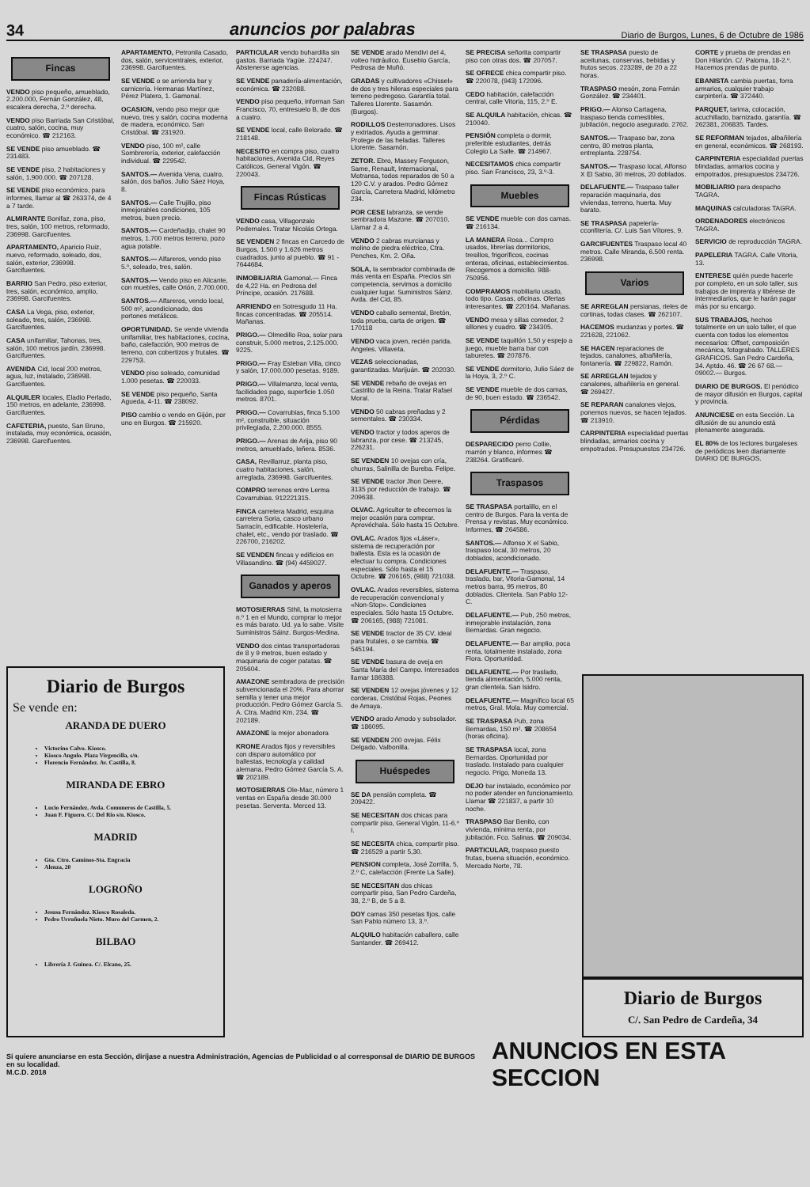34 anuncios por palabras Diario de Burgos, Lunes, 6 de Octubre de 1986
Fincas
VENDO piso pequeño, amueblado, 2.200.000, Fernán González, 48, escalera derecha, 2.º derecha.
VENDO piso Barriada San Cristóbal, cuatro, salón, cocina, muy económico. ☎ 212163.
SE VENDE piso amueblado. ☎ 231483.
SE VENDE piso, 2 habitaciones y salón, 1.900.000. ☎ 207128.
SE VENDE piso económico, para informes, llamar al ☎ 263374, de 4 a 7 tarde.
ALMIRANTE Bonifaz, zona, piso, tres, salón, 100 metros, reformado, 236998. Garcifuentes.
APARTAMENTO, Aparicio Ruiz, nuevo, reformado, soleado, dos, salón, exterior, 236998. Garcifuentes.
BARRIO San Pedro, piso exterior, tres, salón, económico, amplio, 236998. Garcifuentes.
CASA La Vega, piso, exterior, soleado, tres, salón, 236998. Garcifuentes.
CASA unifamiliar, Tahonas, tres, salón, 100 metros jardín, 236998. Garcifuentes.
AVENIDA Cid, local 200 metros, agua, luz, instalado, 236998. Garcifuentes.
ALQUILER locales, Eladio Perlado, 150 metros, en adelante, 236998. Garcifuentes.
CAFETERIA, puesto, San Bruno, instalada, muy económica, ocasión, 236998. Garcifuentes.
APARTAMENTO, Petronila Casado, dos, salón, servicentrales, exterior, 236998. Garcifuentes.
SE VENDE o se arrienda bar y carnicería. Hermanas Martínez, Pérez Platero, 1. Gamonal.
OCASION, vendo piso mejor que nuevo, tres y salón, cocina moderna de madera, económico. San Cristóbal. ☎ 231920.
VENDO piso, 100 m², calle Sombrerería, exterior, calefacción individual. ☎ 229542.
SANTOS.— Avenida Vena, cuatro, salón, dos baños. Julio Sáez Hoya, 8.
SANTOS.— Calle Trujillo, piso inmejorables condiciones, 105 metros, buen precio.
SANTOS.— Cardeñadijo, chalet 90 metros, 1.700 metros terreno, pozo agua potable.
SANTOS.— Alfareros, vendo piso 5.º, soleado, tres, salón.
SANTOS.— Vendo piso en Alicante, con muebles, calle Orión, 2.700.000.
SANTOS.— Alfareros, vendo local, 500 m², acondicionado, dos portones metálicos.
OPORTUNIDAD. Se vende vivienda unifamiliar, tres habitaciones, cocina, baño, calefacción, 900 metros de terreno, con cobertizos y frutales. ☎ 229753.
VENDO piso soleado, comunidad 1.000 pesetas. ☎ 220033.
SE VENDE piso pequeño, Santa Agueda, 4-11. ☎ 238092.
PISO cambio o vendo en Gijón, por uno en Burgos. ☎ 215920.
PARTICULAR vendo buhardilla sin gastos. Barriada Yagüe. 224247. Abstenerse agencias.
SE VENDE panadería-alimentación, económica. ☎ 232088.
VENDO piso pequeño, informan San Francisco, 70, entresuelo B, de dos a cuatro.
SE VENDE local, calle Belorado. ☎ 218148.
NECESITO en compra piso, cuatro habitaciones, Avenida Cid, Reyes Católicos, General Vigón. ☎ 220043.
Fincas Rústicas
VENDO casa, Villagonzalo Pedernales. Tratar Nicolás Ortega.
SE VENDEN 2 fincas en Carcedo de Burgos, 1.500 y 1.626 metros cuadrados, junto al pueblo. ☎ 91 - 7644684.
INMOBILIARIA Gamonal.— Finca de 4,22 Ha. en Pedrosa del Príncipe, ocasión. 217688.
ARRIENDO en Sotresgudo 11 Ha. fincas concentradas. ☎ 205514. Mañanas.
PRIGO.— Olmedillo Roa, solar para construir, 5.000 metros, 2.125.000. 9225.
PRIGO.— Fray Esteban Villa, cinco y salón, 17.000.000 pesetas. 9189.
PRIGO.— Villalmanzo, local venta, facilidades pago, superficie 1.050 metros. 8701.
PRIGO.— Covarrubias, finca 5.100 m², construible, situación privilegiada, 2.200.000. 8555.
PRIGO.— Arenas de Arija, piso 90 metros, amueblado, leñera. 8536.
CASA, Revillarruz, planta piso, cuatro habitaciones, salón, arreglada, 236998. Garcifuentes.
COMPRO terrenos entre Lerma Covarrubias. 912221315.
FINCA carretera Madrid, esquina carretera Soria, casco urbano Sarracín, edificable. Hostelería, chalet, etc., vendo por traslado. ☎ 226700, 216202.
SE VENDEN fincas y edificios en Villasandino. ☎ (94) 4459027.
Ganados y aperos
MOTOSIERRAS Sthil, la motosierra n.º 1 en el Mundo, comprar lo mejor es más barato. Ud. ya lo sabe. Visite Suministros Sáinz. Burgos-Medina.
VENDO dos cintas transportadoras de 8 y 9 metros, buen estado y maquinaria de coger patatas. ☎ 205604.
AMAZONE sembradora de precisión subvencionada el 20%. Para ahorrar semilla y tener una mejor producción. Pedro Gómez García S. A. Ctra. Madrid Km. 234. ☎ 202189.
AMAZONE la mejor abonadora
KRONE Arados fijos y reversibles con disparo automático por ballestas, tecnología y calidad alemana. Pedro Gómez García S. A. ☎ 202189.
MOTOSIERRAS Ole-Mac, número 1 ventas en España desde 30.000 pesetas. Serventa. Merced 13.
SE VENDE arado Mendivi del 4, volteo hidráulico. Eusebio García, Pedrosa de Muñó.
GRADAS y cultivadores «Chissel» de dos y tres hileras especiales para terreno pedregoso. Garantía total. Talleres Llorente. Sasamón. (Burgos).
RODILLOS Desterronadores. Lisos y extriados. Ayuda a germinar. Protege de las heladas. Talleres Llorente. Sasamón.
ZETOR. Ebro, Massey Ferguson, Same, Renault, Internacional, Motransa, todos reparados de 50 a 120 C.V. y arados. Pedro Gómez García, Carretera Madrid, kilómetro 234.
POR CESE labranza, se vende sembradora Mazone. ☎ 207010. Llamar 2 a 4.
VENDO 2 cabras murcianas y molino de piedra eléctrico, Ctra. Penches, Km. 2. Oña.
SOLA, la sembrador combinada de más venta en España. Precios sin competencia, servimos a domicilio cualquier lugar. Suministros Sáinz. Avda. del Cid, 85.
VENDO caballo semental, Bretón, toda prueba, carta de origen. ☎ 170118
VENDO vaca joven, recién parida. Angeles. Villaveta.
VEZAS seleccionadas, garantizadas. Marijuán. ☎ 202030.
SE VENDE rebaño de ovejas en Castrillo de la Reina. Tratar Rafael Moral.
VENDO 50 cabras preñadas y 2 sementales. ☎ 230334.
VENDO tractor y todos aperos de labranza, por cese. ☎ 213245, 226231.
SE VENDEN 10 ovejas con cría, churras, Salinilla de Bureba. Felipe.
SE VENDE tractor Jhon Deere, 3135 por reducción de trabajo. ☎ 209638.
OLVAC. Agricultor te ofrecemos la mejor ocasión para comprar. Aprovéchala. Sólo hasta 15 Octubre.
OVLAC. Arados fijos «Láser», sistema de recuperación por ballesta. Esta es la ocasión de efectuar tu compra. Condiciones especiales. Sólo hasta el 15 Octubre. ☎ 206165, (988) 721038.
OVLAC. Arados reversibles, sistema de recuperación convencional y «Non-Stop». Condiciones especiales. Sólo hasta 15 Octubre. ☎ 206165, (988) 721081.
SE VENDE tractor de 35 CV, ideal para frutales, o se cambia. ☎ 545194.
SE VENDE basura de oveja en Santa María del Campo. Interesados llamar 186388.
SE VENDEN 12 ovejas jóvenes y 12 corderas, Cristóbal Rojas, Peones de Amaya.
VENDO arado Amodo y subsolador. ☎ 186095.
SE VENDEN 200 ovejas. Félix Delgado. Valbonilla.
Huéspedes
SE DA pensión completa. ☎ 209422.
SE NECESITAN dos chicas para compartir piso, General Vigón, 11-6.º I.
SE NECESITA chica, compartir piso. ☎ 216529 a partir 5,30.
PENSION completa, José Zorrilla, 5, 2.º C, calefacción (Frente La Salle).
SE NECESITAN dos chicas compartir piso, San Pedro Cardeña, 38, 2.º B, de 5 a 8.
DOY camas 350 pesetas fijos, calle San Pablo número 13, 3.º.
ALQUILO habitación caballero, calle Santander. ☎ 269412.
SE PRECISA señorita compartir piso con otras dos. ☎ 207057.
SE OFRECE chica compartir piso. ☎ 220078, (943) 172096.
CEDO habitación, calefacción central, calle Vitoria, 115, 2.º E.
SE ALQUILA habitación, chicas. ☎ 210040.
PENSIÓN completa o dormir, preferible estudiantes, detrás Colegio La Salle. ☎ 214967.
NECESITAMOS chica compartir piso. San Francisco, 23, 3.º-3.
Muebles
SE VENDE mueble con dos camas. ☎ 216134.
LA MANERA Rosa... Compro usados, librerías dormitorios, tresillos, frigoríficos, cocinas enteras, oficinas, establecimientos. Recogemos a domicilio. 988-750956.
COMPRAMOS mobiliario usado, todo tipo. Casas, oficinas. Ofertas interesantes. ☎ 220164. Mañanas.
VENDO mesa y sillas comedor, 2 sillones y cuadro. ☎ 234305.
SE VENDE taquillón 1,50 y espejo a juego, mueble barra bar con taburetes. ☎ 207876.
SE VENDE dormitorio, Julio Sáez de la Hoya, 3, 2.º C.
SE VENDE mueble de dos camas, de 90, buen estado. ☎ 236542.
Pérdidas
DESPARECIDO perro Collie, marrón y blanco, informes ☎ 238264. Gratificaré.
Traspasos
SE TRASPASA portalillo, en el centro de Burgos. Para la venta de Prensa y revistas. Muy económico. Informes, ☎ 264586.
SANTOS.— Alfonso X el Sabio, traspaso local, 30 metros, 20 doblados, acondicionado.
DELAFUENTE.— Traspaso, traslado, bar, Vitoria-Gamonal, 14 metros barra, 95 metros, 80 doblados. Clientela. San Pablo 12-C.
DELAFUENTE.— Pub, 250 metros, inmejorable instalación, zona Bernardas. Gran negocio.
DELAFUENTE.— Bar amplio, poca renta, totalmente instalado, zona Flora. Oportunidad.
DELAFUENTE.— Por traslado, tienda alimentación, 5.000 renta, gran clientela. San Isidro.
DELAFUENTE.— Magnífico local 65 metros, Gral. Mola. Muy comercial.
SE TRASPASA Pub, zona Bernardas, 150 m². ☎ 208654 (horas oficina).
SE TRASPASA local, zona Bernardas. Oportunidad por traslado. Instalado para cualquier negocio. Prigo, Moneda 13.
DEJO bar instalado, económico por no poder atender en funcionamiento. Llamar ☎ 221837, a partir 10 noche.
TRASPASO Bar Benito, con vivienda, mínima renta, por jubilación. Fco. Salinas. ☎ 209034.
PARTICULAR, traspaso puesto frutas, buena situación, económico. Mercado Norte, 78.
SE TRASPASA puesto de aceitunas, conservas, bebidas y frutos secos. 223289, de 20 a 22 horas.
TRASPASO mesón, zona Fernán González. ☎ 234401.
PRIGO.— Alonso Cartagena, traspaso tienda comestibles, jubilación, negocio asegurado. 2762.
SANTOS.— Traspaso bar, zona centro, 80 metros planta, entreplanta. 228754.
SANTOS.— Traspaso local, Alfonso X El Sabio, 30 metros, 20 doblados.
DELAFUENTE.— Traspaso taller reparación maquinaria, dos viviendas, terreno, huerta. Muy barato.
SE TRASPASA papelería-cconfitería. C/. Luis San Vítores, 9.
GARCIFUENTES Traspaso local 40 metros. Calle Miranda, 6.500 renta. 236998.
Varios
SE ARREGLAN persianas, rieles de cortinas, todas clases. ☎ 262107.
HACEMOS mudanzas y portes. ☎ 221628, 221062.
SE HACEN reparaciones de tejados, canalones, albañilería, fontanería. ☎ 229822, Ramón.
SE ARREGLAN tejados y canalones, albañilería en general. ☎ 269427.
SE REPARAN canalones viejos, ponemos nuevos, se hacen tejados. ☎ 213910.
CARPINTERIA especialidad puertas blindadas, armarios cocina y empotrados. Presupuestos 234726.
CORTE y prueba de prendas en Don Hilarión. C/. Paloma, 18-2.º. Hacemos prendas de punto.
EBANISTA cambia puertas, forra armarios, cualquier trabajo carpintería. ☎ 372440.
PARQUET, tarima, colocación, acuchillado, barnizado, garantía. ☎ 262381, 206835. Tardes.
SE REFORMAN tejados, albañilería en general, económicos. ☎ 268193.
CARPINTERIA especialidad puertas blindadas, armarios cocina y empotrados, presupuestos 234726.
MOBILIARIO para despacho TAGRA.
MAQUINAS calculadoras TAGRA.
ORDENADORES electrónicos TAGRA.
SERVICIO de reproducción TAGRA.
PAPELERIA TAGRA. Calle Vitoria, 13.
ENTERESE quién puede hacerle por completo, en un solo taller, sus trabajos de imprenta y libérese de intermediarios, que le harán pagar más por su encargo.
SUS TRABAJOS, hechos totalmente en un solo taller, el que cuenta con todos los elementos necesarios: Offset, composición mecánica, fotograbado. TALLERES GRAFICOS. San Pedro Cardeña, 34. Aptdo. 46. ☎ 26 67 68.— 09002.— Burgos.
DIARIO DE BURGOS. El periódico de mayor difusión en Burgos, capital y provincia.
ANUNCIESE en esta Sección. La difusión de su anuncio está plenamente asegurada.
EL 80% de los lectores burgaleses de periódicos leen diariamente DIARIO DE BURGOS.
Diario de Burgos
Se vende en:
ARANDA DE DUERO
Victorino Calvo. Kiosco.
Kiosco Angulo. Plaza Virgencilla, s/n.
Florencio Fernández. Av. Castilla, 8.
MIRANDA DE EBRO
Lucio Fernández. Avda. Comuneros de Castilla, 5.
Juan F. Figuero. C/. Del Río s/n. Kiosco.
MADRID
Gta. Ctro. Caminos-Sta. Engracia
Alenza, 20
LOGROÑO
Jesusa Fernández. Kiosco Rosaleda.
Pedro Urruñuela Nieto. Muro del Carmen, 2.
BILBAO
Librería J. Guinea. C/. Elcano, 25.
Diario de Burgos
C/. San Pedro de Cardeña, 34
Si quiere anunciarse en esta Sección, diríjase a nuestra Administración, Agencias de Publicidad o al corresponsal de DIARIO DE BURGOS en su localidad.
M.C.D. 2018 ANUNCIOS EN ESTA SECCION